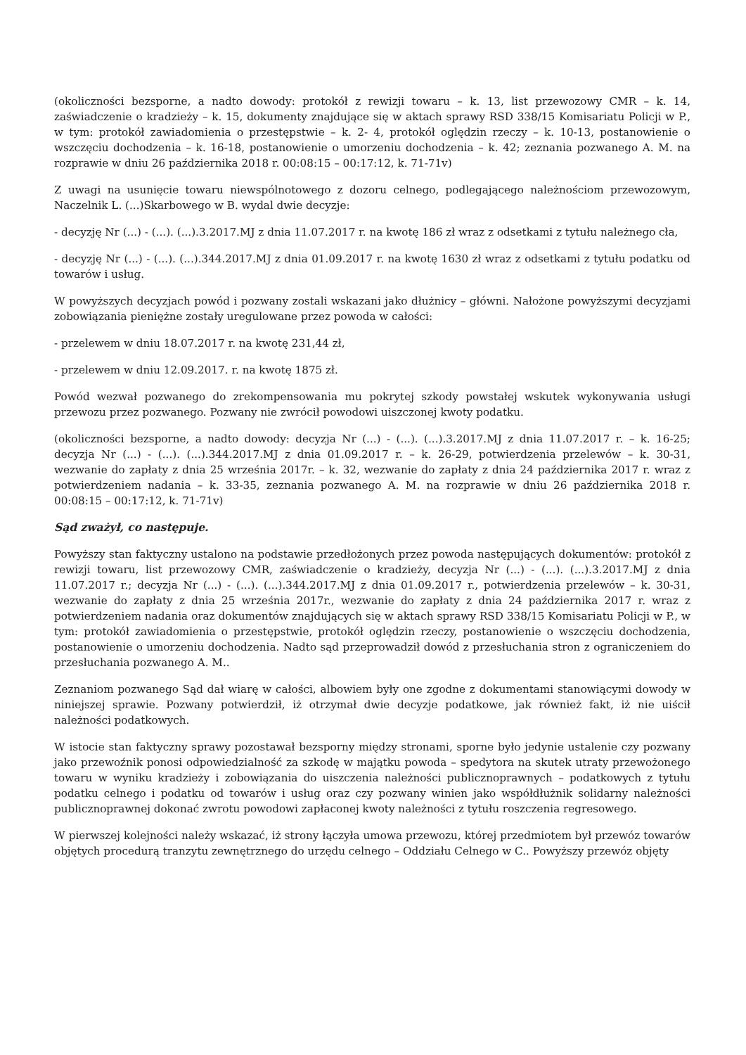(okoliczności bezsporne, a nadto dowody: protokół z rewizji towaru – k. 13, list przewozowy CMR – k. 14, zaświadczenie o kradzieży – k. 15, dokumenty znajdujące się w aktach sprawy RSD 338/15 Komisariatu Policji w P., w tym: protokół zawiadomienia o przestępstwie – k. 2- 4, protokół oględzin rzeczy – k. 10-13, postanowienie o wszczęciu dochodzenia – k. 16-18, postanowienie o umorzeniu dochodzenia – k. 42; zeznania pozwanego A. M. na rozprawie w dniu 26 października 2018 r. 00:08:15 – 00:17:12, k. 71-71v)
Z uwagi na usunięcie towaru niewspólnotowego z dozoru celnego, podlegającego należnościom przewozowym, Naczelnik L. (...)Skarbowego w B. wydal dwie decyzje:
- decyzję Nr (...) - (...). (...).3.2017.MJ z dnia 11.07.2017 r. na kwotę 186 zł wraz z odsetkami z tytułu należnego cła,
- decyzję Nr (...) - (...). (...).344.2017.MJ z dnia 01.09.2017 r. na kwotę 1630 zł wraz z odsetkami z tytułu podatku od towarów i usług.
W powyższych decyzjach powód i pozwany zostali wskazani jako dłużnicy – główni. Nałożone powyższymi decyzjami zobowiązania pieniężne zostały uregulowane przez powoda w całości:
- przelewem w dniu 18.07.2017 r. na kwotę 231,44 zł,
- przelewem w dniu 12.09.2017. r. na kwotę 1875 zł.
Powód wezwał pozwanego do zrekompensowania mu pokrytej szkody powstałej wskutek wykonywania usługi przewozu przez pozwanego. Pozwany nie zwrócił powodowi uiszczonej kwoty podatku.
(okoliczności bezsporne, a nadto dowody: decyzja Nr (...) - (...). (...).3.2017.MJ z dnia 11.07.2017 r. – k. 16-25; decyzja Nr (...) - (...). (...).344.2017.MJ z dnia 01.09.2017 r. – k. 26-29, potwierdzenia przelewów – k. 30-31, wezwanie do zapłaty z dnia 25 września 2017r. – k. 32, wezwanie do zapłaty z dnia 24 października 2017 r. wraz z potwierdzeniem nadania – k. 33-35, zeznania pozwanego A. M. na rozprawie w dniu 26 października 2018 r. 00:08:15 – 00:17:12, k. 71-71v)
Sąd zważył, co następuje.
Powyższy stan faktyczny ustalono na podstawie przedłożonych przez powoda następujących dokumentów: protokół z rewizji towaru, list przewozowy CMR, zaświadczenie o kradzieży, decyzja Nr (...) - (...). (...).3.2017.MJ z dnia 11.07.2017 r.; decyzja Nr (...) - (...). (...).344.2017.MJ z dnia 01.09.2017 r., potwierdzenia przelewów – k. 30-31, wezwanie do zapłaty z dnia 25 września 2017r., wezwanie do zapłaty z dnia 24 października 2017 r. wraz z potwierdzeniem nadania oraz dokumentów znajdujących się w aktach sprawy RSD 338/15 Komisariatu Policji w P., w tym: protokół zawiadomienia o przestępstwie, protokół oględzin rzeczy, postanowienie o wszczęciu dochodzenia, postanowienie o umorzeniu dochodzenia. Nadto sąd przeprowadził dowód z przesłuchania stron z ograniczeniem do przesłuchania pozwanego A. M..
Zeznaniom pozwanego Sąd dał wiarę w całości, albowiem były one zgodne z dokumentami stanowiącymi dowody w niniejszej sprawie. Pozwany potwierdził, iż otrzymał dwie decyzje podatkowe, jak również fakt, iż nie uiścił należności podatkowych.
W istocie stan faktyczny sprawy pozostawał bezsporny między stronami, sporne było jedynie ustalenie czy pozwany jako przewoźnik ponosi odpowiedzialność za szkodę w majątku powoda – spedytora na skutek utraty przewożonego towaru w wyniku kradzieży i zobowiązania do uiszczenia należności publicznoprawnych – podatkowych z tytułu podatku celnego i podatku od towarów i usług oraz czy pozwany winien jako współdłużnik solidarny należności publicznoprawnej dokonać zwrotu powodowi zapłaconej kwoty należności z tytułu roszczenia regresowego.
W pierwszej kolejności należy wskazać, iż strony łączyła umowa przewozu, której przedmiotem był przewóz towarów objętych procedurą tranzytu zewnętrznego do urzędu celnego – Oddziału Celnego w C.. Powyższy przewóz objęty